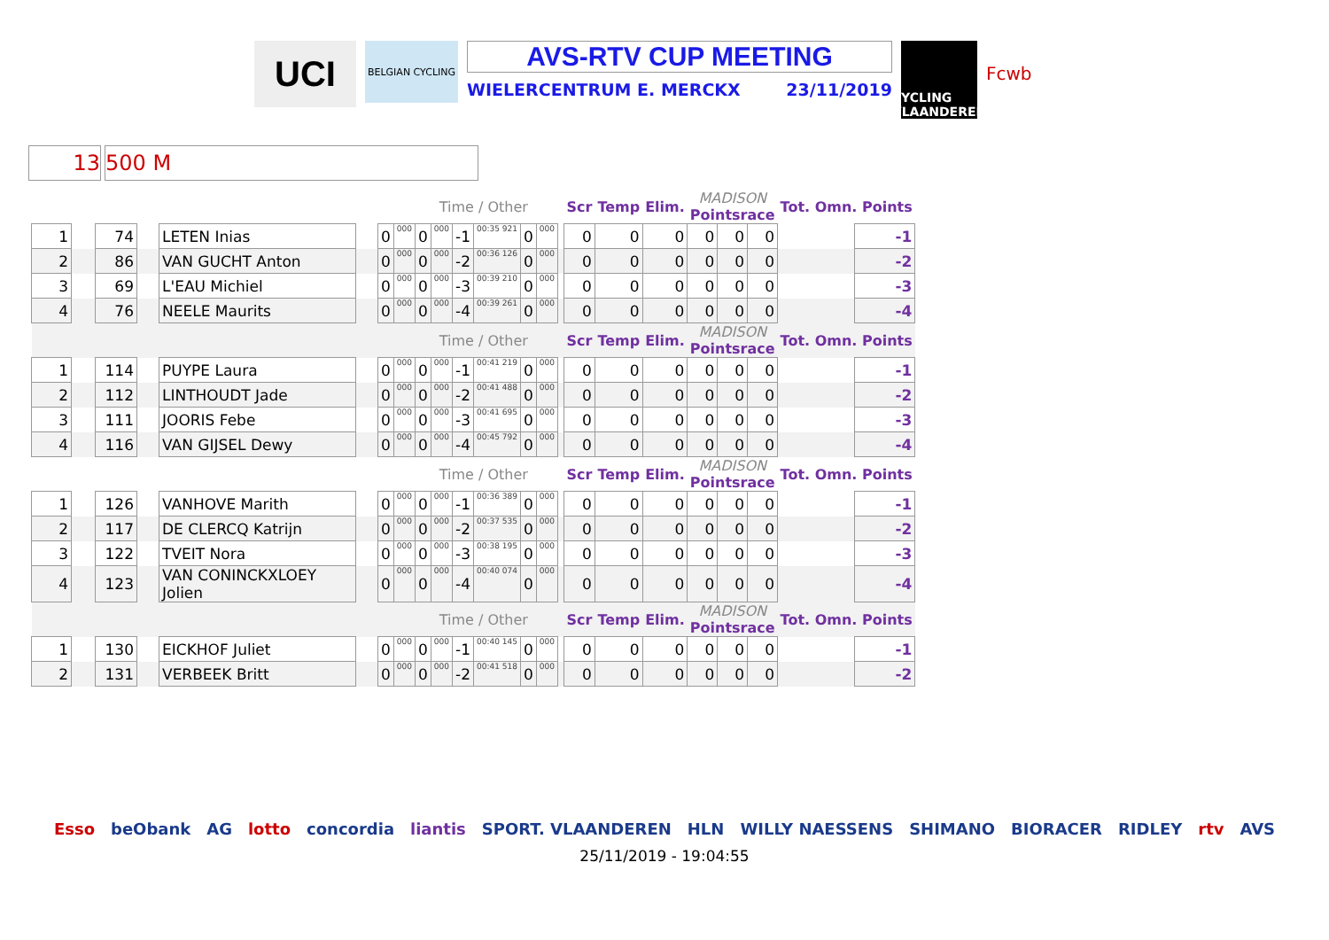UCI
BELGIAN CYCLING
AVS-RTV CUP MEETING
WIELERCENTRUM E. MERCKX 23/11/2019
CYCLING VLAANDEREN
Fcwb
13 500 M
| | | | | | | | | | Time / Other | | | | | | Scr | Temp | Elim. | MADISON Pointsrace | | | Tot. Omn. Points | |
| 1 | | 74 | | LETEN Inias | | 0 | 000 | 0 | 000 | -1 | 00:35 921 | 0 | 000 | | 0 | 0 | 0 | 0 | 0 | 0 | | -1 |
| 2 | | 86 | | VAN GUCHT Anton | | 0 | 000 | 0 | 000 | -2 | 00:36 126 | 0 | 000 | | 0 | 0 | 0 | 0 | 0 | 0 | | -2 |
| 3 | | 69 | | L'EAU Michiel | | 0 | 000 | 0 | 000 | -3 | 00:39 210 | 0 | 000 | | 0 | 0 | 0 | 0 | 0 | 0 | | -3 |
| 4 | | 76 | | NEELE Maurits | | 0 | 000 | 0 | 000 | -4 | 00:39 261 | 0 | 000 | | 0 | 0 | 0 | 0 | 0 | 0 | | -4 |
| | | | | | | | | | Time / Other | | | | | | Scr | Temp | Elim. | MADISON Pointsrace | | | Tot. Omn. Points | |
| 1 | | 114 | | PUYPE Laura | | 0 | 000 | 0 | 000 | -1 | 00:41 219 | 0 | 000 | | 0 | 0 | 0 | 0 | 0 | 0 | | -1 |
| 2 | | 112 | | LINTHOUDT Jade | | 0 | 000 | 0 | 000 | -2 | 00:41 488 | 0 | 000 | | 0 | 0 | 0 | 0 | 0 | 0 | | -2 |
| 3 | | 111 | | JOORIS Febe | | 0 | 000 | 0 | 000 | -3 | 00:41 695 | 0 | 000 | | 0 | 0 | 0 | 0 | 0 | 0 | | -3 |
| 4 | | 116 | | VAN GIJSEL Dewy | | 0 | 000 | 0 | 000 | -4 | 00:45 792 | 0 | 000 | | 0 | 0 | 0 | 0 | 0 | 0 | | -4 |
| | | | | | | | | | Time / Other | | | | | | Scr | Temp | Elim. | MADISON Pointsrace | | | Tot. Omn. Points | |
| 1 | | 126 | | VANHOVE Marith | | 0 | 000 | 0 | 000 | -1 | 00:36 389 | 0 | 000 | | 0 | 0 | 0 | 0 | 0 | 0 | | -1 |
| 2 | | 117 | | DE CLERCQ Katrijn | | 0 | 000 | 0 | 000 | -2 | 00:37 535 | 0 | 000 | | 0 | 0 | 0 | 0 | 0 | 0 | | -2 |
| 3 | | 122 | | TVEIT Nora | | 0 | 000 | 0 | 000 | -3 | 00:38 195 | 0 | 000 | | 0 | 0 | 0 | 0 | 0 | 0 | | -3 |
| 4 | | 123 | | VAN CONINCKXLOEY Jolien | | 0 | 000 | 0 | 000 | -4 | 00:40 074 | 0 | 000 | | 0 | 0 | 0 | 0 | 0 | 0 | | -4 |
| | | | | | | | | | Time / Other | | | | | | Scr | Temp | Elim. | MADISON Pointsrace | | | Tot. Omn. Points | |
| 1 | | 130 | | EICKHOF Juliet | | 0 | 000 | 0 | 000 | -1 | 00:40 145 | 0 | 000 | | 0 | 0 | 0 | 0 | 0 | 0 | | -1 |
| 2 | | 131 | | VERBEEK Britt | | 0 | 000 | 0 | 000 | -2 | 00:41 518 | 0 | 000 | | 0 | 0 | 0 | 0 | 0 | 0 | | -2 |
Esso beObank AG lotto concordia liantis SPORT. VLAANDEREN HLN WILLY NAESSENS SHIMANO BIORACER RIDLEY rtv AVS
25/11/2019 - 19:04:55